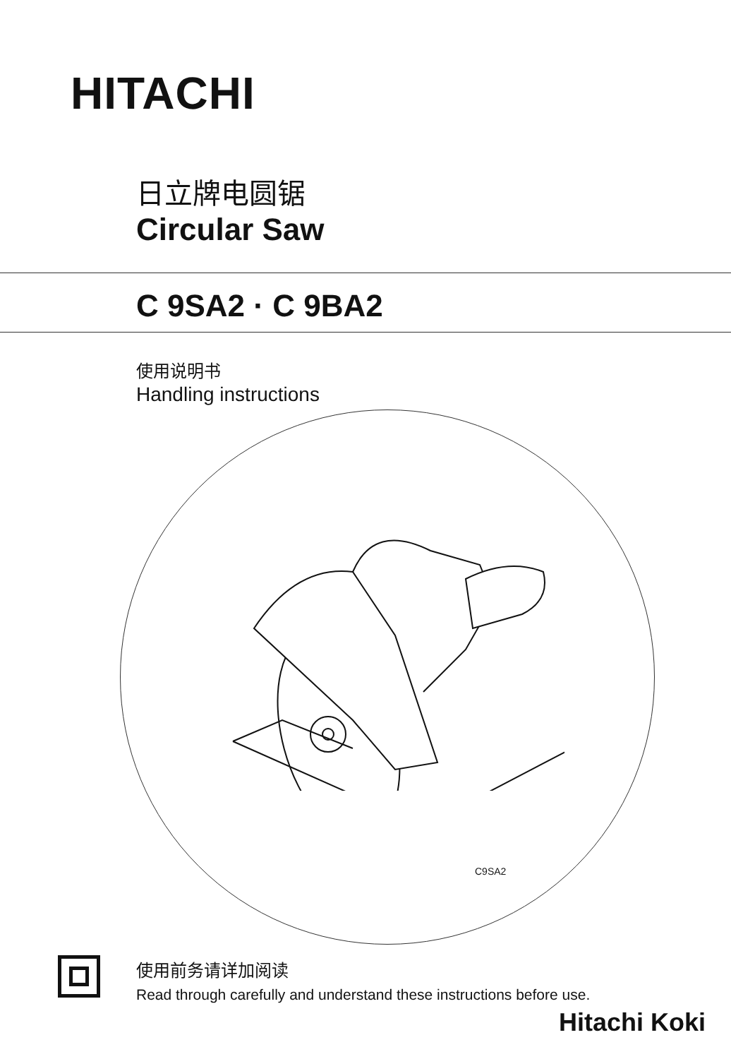HITACHI
日立牌电圆锯
Circular Saw
C 9SA2 · C 9BA2
使用说明书
Handling instructions
C9SA2
使用前务请详加阅读
Read through carefully and understand these instructions before use.
Hitachi Koki